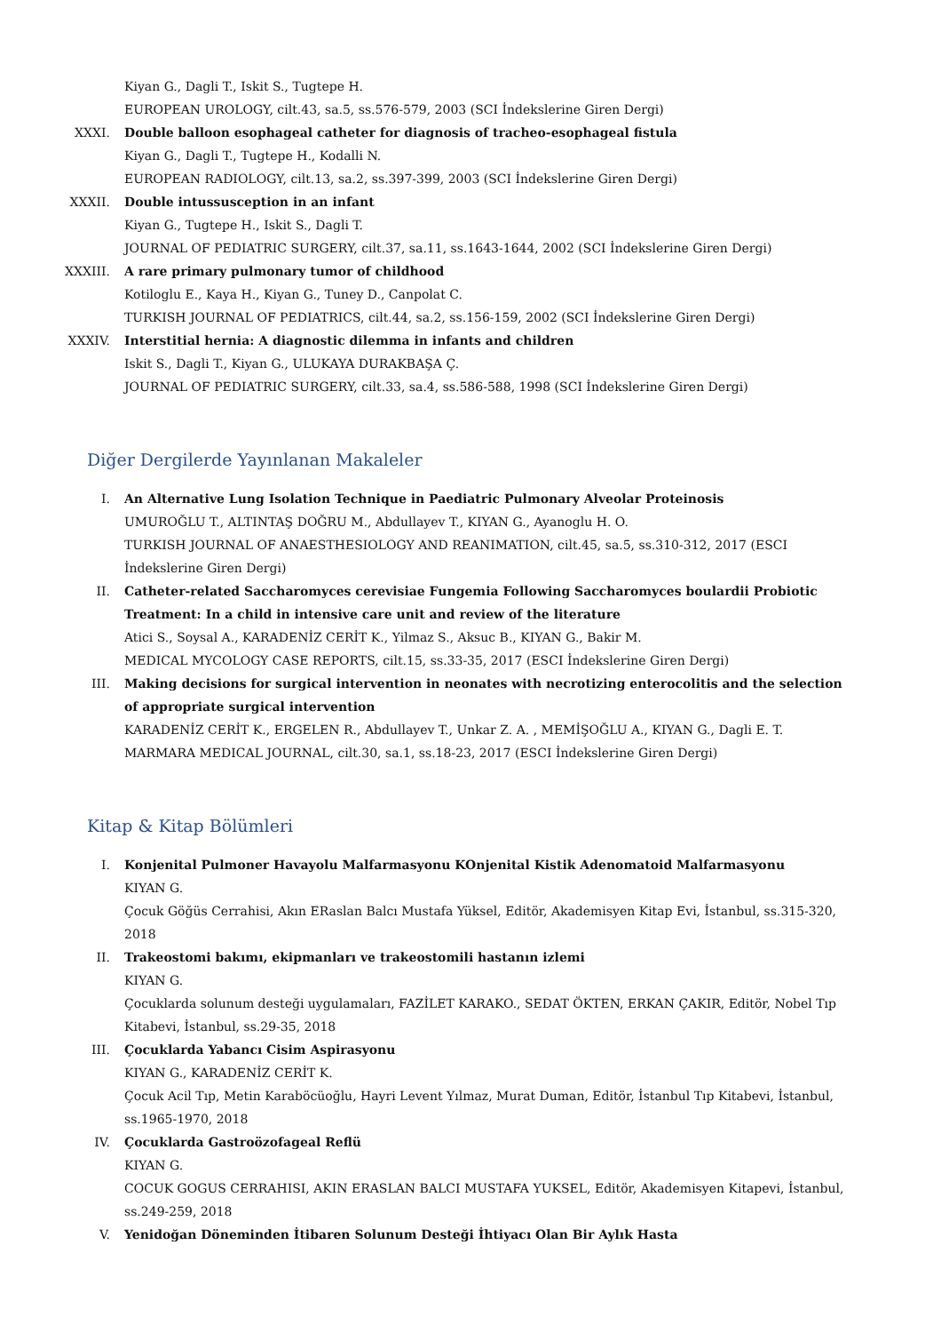Kiyan G., Dagli T., Iskit S., Tugtepe H.
EUROPEAN UROLOGY, cilt.43, sa.5, ss.576-579, 2003 (SCI İndekslerine Giren Dergi)
XXXI. Double balloon esophageal catheter for diagnosis of tracheo-esophageal fistula
Kiyan G., Dagli T., Tugtepe H., Kodalli N.
EUROPEAN RADIOLOGY, cilt.13, sa.2, ss.397-399, 2003 (SCI İndekslerine Giren Dergi)
XXXII. Double intussusception in an infant
Kiyan G., Tugtepe H., Iskit S., Dagli T.
JOURNAL OF PEDIATRIC SURGERY, cilt.37, sa.11, ss.1643-1644, 2002 (SCI İndekslerine Giren Dergi)
XXXIII.
A rare primary pulmonary tumor of childhood
Kotiloglu E., Kaya H., Kiyan G., Tuney D., Canpolat C.
TURKISH JOURNAL OF PEDIATRICS, cilt.44, sa.2, ss.156-159, 2002 (SCI İndekslerine Giren Dergi)
XXXIV. Interstitial hernia: A diagnostic dilemma in infants and children
Iskit S., Dagli T., Kiyan G., ULUKAYA DURAKBAŞA Ç.
JOURNAL OF PEDIATRIC SURGERY, cilt.33, sa.4, ss.586-588, 1998 (SCI İndekslerine Giren Dergi)
Diğer Dergilerde Yayınlanan Makaleler
I. An Alternative Lung Isolation Technique in Paediatric Pulmonary Alveolar Proteinosis
UMUROĞLU T., ALTINTAŞ DOĞRU M., Abdullayev T., KIYAN G., Ayanoglu H. O.
TURKISH JOURNAL OF ANAESTHESIOLOGY AND REANIMATION, cilt.45, sa.5, ss.310-312, 2017 (ESCI İndekslerine Giren Dergi)
II. Catheter-related Saccharomyces cerevisiae Fungemia Following Saccharomyces boulardii Probiotic Treatment: In a child in intensive care unit and review of the literature
Atici S., Soysal A., KARADENİZ CERİT K., Yilmaz S., Aksuc B., KIYAN G., Bakir M.
MEDICAL MYCOLOGY CASE REPORTS, cilt.15, ss.33-35, 2017 (ESCI İndekslerine Giren Dergi)
III. Making decisions for surgical intervention in neonates with necrotizing enterocolitis and the selection of appropriate surgical intervention
KARADENİZ CERİT K., ERGELEN R., Abdullayev T., Unkar Z. A. , MEMİŞOĞLU A., KIYAN G., Dagli E. T.
MARMARA MEDICAL JOURNAL, cilt.30, sa.1, ss.18-23, 2017 (ESCI İndekslerine Giren Dergi)
Kitap & Kitap Bölümleri
I. Konjenital Pulmoner Havayolu Malfarmasyonu KOnjenital Kistik Adenomatoid Malfarmasyonu
KIYAN G.
Çocuk Göğüs Cerrahisi, Akın ERaslan Balcı Mustafa Yüksel, Editör, Akademisyen Kitap Evi, İstanbul, ss.315-320, 2018
II. Trakeostomi bakımı, ekipmanları ve trakeostomili hastanın izlemi
KIYAN G.
Çocuklarda solunum desteği uygulamaları, FAZİLET KARAKO., SEDAT ÖKTEN, ERKAN ÇAKIR, Editör, Nobel Tıp Kitabevi, İstanbul, ss.29-35, 2018
III. Çocuklarda Yabancı Cisim Aspirasyonu
KIYAN G., KARADENİZ CERİT K.
Çocuk Acil Tıp, Metin Karaböcüoğlu, Hayri Levent Yılmaz, Murat Duman, Editör, İstanbul Tıp Kitabevi, İstanbul, ss.1965-1970, 2018
IV. Çocuklarda Gastroözofageal Reflü
KIYAN G.
COCUK GOGUS CERRAHISI, AKIN ERASLAN BALCI MUSTAFA YUKSEL, Editör, Akademisyen Kitapevi, İstanbul, ss.249-259, 2018
V. Yenidoğan Döneminden İtibaren Solunum Desteği İhtiyacı Olan Bir Aylık Hasta